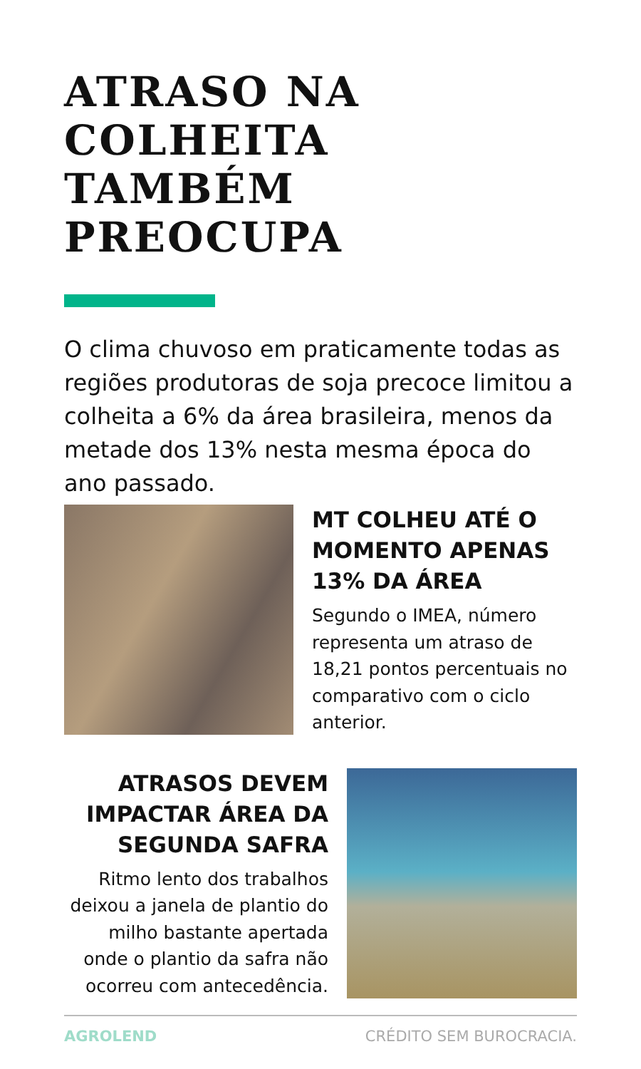ATRASO NA COLHEITA TAMBÉM PREOCUPA
O clima chuvoso em praticamente todas as regiões produtoras de soja precoce limitou a colheita a 6% da área brasileira, menos da metade dos 13% nesta mesma época do ano passado.
MT COLHEU ATÉ O MOMENTO APENAS 13% DA ÁREA
Segundo o IMEA, número representa um atraso de 18,21 pontos percentuais no comparativo com o ciclo anterior.
ATRASOS DEVEM IMPACTAR ÁREA DA SEGUNDA SAFRA
Ritmo lento dos trabalhos deixou a janela de plantio do milho bastante apertada onde o plantio da safra não ocorreu com antecedência.
AGROLEND CRÉDITO SEM BUROCRACIA.